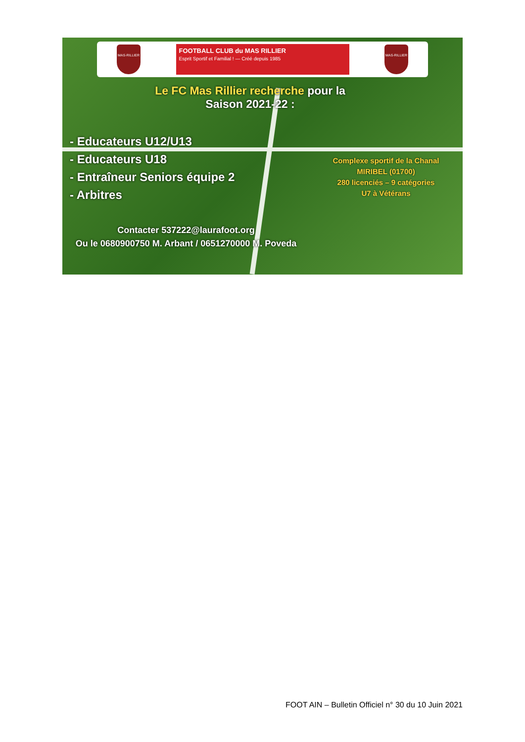MAS-RILLIER
FOOTBALL CLUB du MAS RILLIER
Esprit Sportif et Familial ! — Créé depuis 1985
MAS-RILLIER
Le FC Mas Rillier recherche pour la
Saison 2021-22 :
- Educateurs U12/U13
- Educateurs U18
- Entraîneur Seniors équipe 2
- Arbitres
Complexe sportif de la Chanal MIRIBEL (01700)
280 licenciés – 9 catégories
U7 à Vétérans
Contacter 537222@laurafoot.org
Ou le 0680900750 M. Arbant / 0651270000 M. Poveda
FOOT AIN – Bulletin Officiel n° 30 du 10 Juin 2021